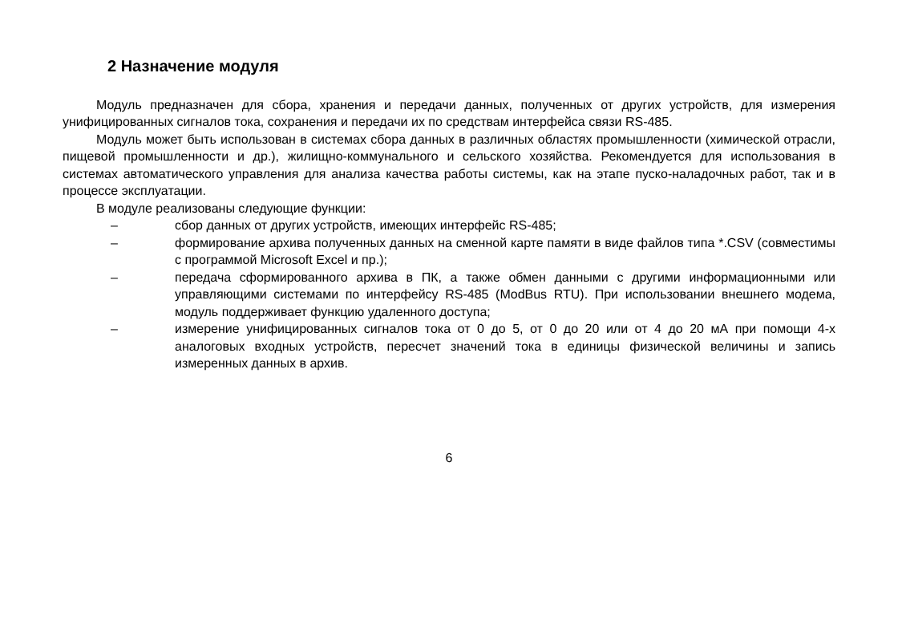2 Назначение модуля
Модуль предназначен для сбора, хранения и передачи данных, полученных от других устройств, для измерения унифицированных сигналов тока, сохранения и передачи их по средствам интерфейса связи RS-485.
Модуль может быть использован в системах сбора данных в различных областях промышленности (химической отрасли, пищевой промышленности и др.), жилищно-коммунального и сельского хозяйства. Рекомендуется для использования в системах автоматического управления для анализа качества работы системы, как на этапе пуско-наладочных работ, так и в процессе эксплуатации.
В модуле реализованы следующие функции:
– сбор данных от других устройств, имеющих интерфейс RS-485;
– формирование архива полученных данных на сменной карте памяти в виде файлов типа *.CSV (совместимы с программой Microsoft Excel и пр.);
– передача сформированного архива в ПК, а также обмен данными с другими информационными или управляющими системами по интерфейсу RS-485 (ModBus RTU). При использовании внешнего модема, модуль поддерживает функцию удаленного доступа;
– измерение унифицированных сигналов тока от 0 до 5, от 0 до 20 или от 4 до 20 мА при помощи 4-х аналоговых входных устройств, пересчет значений тока в единицы физической величины и запись измеренных данных в архив.
6